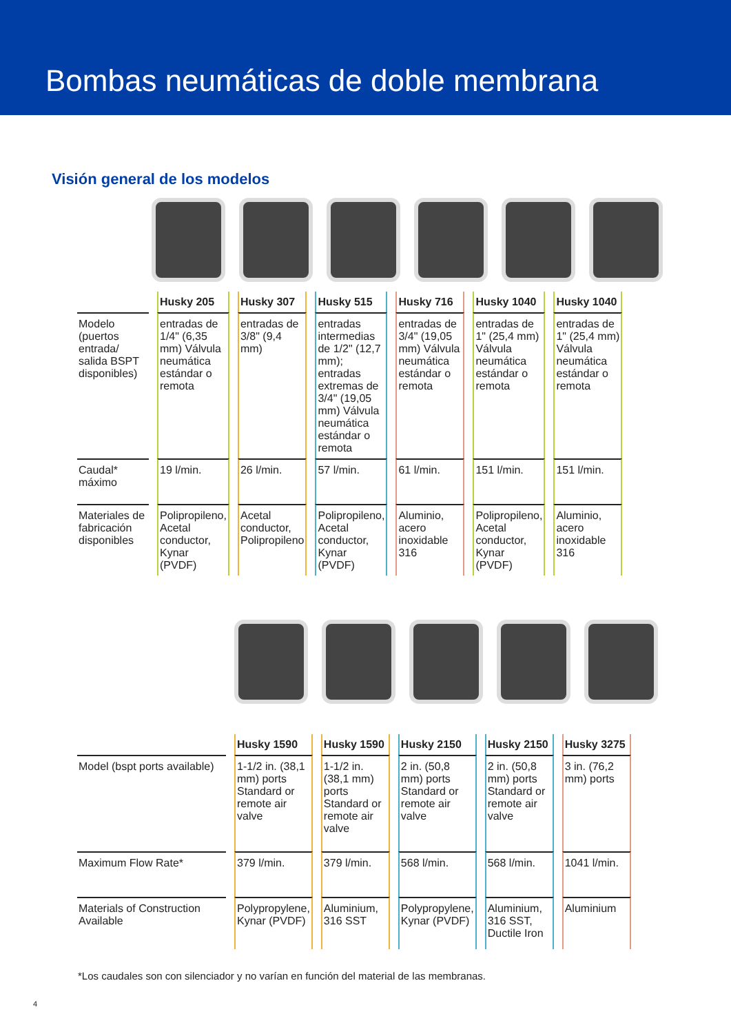Bombas neumáticas de doble membrana
Visión general de los modelos
| | Husky 205 | Husky 307 | Husky 515 | Husky 716 | Husky 1040 | Husky 1040 |
| Modelo (puertos entrada/ salida BSPT disponibles) | entradas de 1/4" (6,35 mm) Válvula neumática estándar o remota | entradas de 3/8" (9,4 mm) | entradas intermedias de 1/2" (12,7 mm); entradas extremas de 3/4" (19,05 mm) Válvula neumática estándar o remota | entradas de 3/4" (19,05 mm) Válvula neumática estándar o remota | entradas de 1" (25,4 mm) Válvula neumática estándar o remota | entradas de 1" (25,4 mm) Válvula neumática estándar o remota |
| Caudal* máximo | 19 l/min. | 26 l/min. | 57 l/min. | 61 l/min. | 151 l/min. | 151 l/min. |
| Materiales de fabricación disponibles | Polipropileno, Acetal conductor, Kynar (PVDF) | Acetal conductor, Polipropileno | Polipropileno, Acetal conductor, Kynar (PVDF) | Aluminio, acero inoxidable 316 | Polipropileno, Acetal conductor, Kynar (PVDF) | Aluminio, acero inoxidable 316 |
| | Husky 1590 | Husky 1590 | Husky 2150 | Husky 2150 | Husky 3275 |
| Model (bspt ports available) | 1-1/2 in. (38,1 mm) ports Standard or remote air valve | 1-1/2 in. (38,1 mm) ports Standard or remote air valve | 2 in. (50,8 mm) ports Standard or remote air valve | 2 in. (50,8 mm) ports Standard or remote air valve | 3 in. (76,2 mm) ports |
| Maximum Flow Rate* | 379 l/min. | 379 l/min. | 568 l/min. | 568 l/min. | 1041 l/min. |
| Materials of Construction Available | Polypropylene, Kynar (PVDF) | Aluminium, 316 SST | Polypropylene, Kynar (PVDF) | Aluminium, 316 SST, Ductile Iron | Aluminium |
*Los caudales son con silenciador y no varían en función del material de las membranas.
4